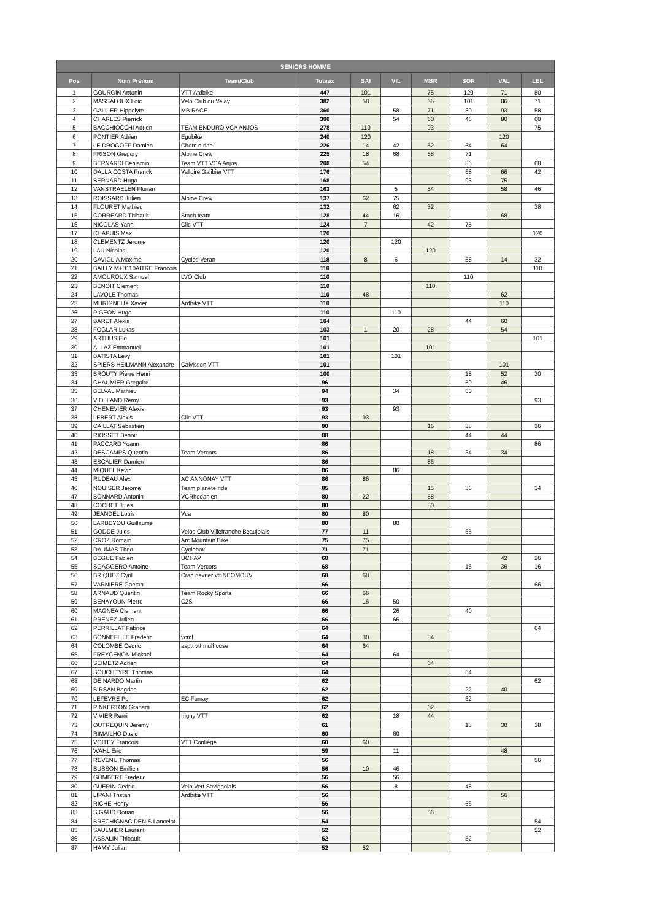| SENIORS HOMME | | | | | | | | | |
| --- | --- | --- | --- | --- | --- | --- | --- | --- | --- |
| Pos | Nom Prénom | Team/Club | Totaux | SAI | VIL | MBR | SOR | VAL | LEL |
| 1 | GOURGIN Antonin | VTT Ardbike | 447 | 101 | | 75 | 120 | 71 | 80 |
| 2 | MASSALOUX Loic | Velo Club du Velay | 382 | 58 | | 66 | 101 | 86 | 71 |
| 3 | GALLIER Hippolyte | MB RACE | 360 | | 58 | 71 | 80 | 93 | 58 |
| 4 | CHARLES Pierrick | | 300 | | 54 | 60 | 46 | 80 | 60 |
| 5 | BACCHIOCCHI Adrien | TEAM ENDURO VCA ANJOS | 278 | 110 | | 93 | | | 75 |
| 6 | PONTIER Adrien | Egobike | 240 | 120 | | | | 120 | |
| 7 | LE DROGOFF Damien | Chom n ride | 226 | 14 | 42 | 52 | 54 | 64 | |
| 8 | FRISON Gregory | Alpine Crew | 225 | 18 | 68 | 68 | 71 | | |
| 9 | BERNARDI Benjamin | Team VTT VCA Anjos | 208 | 54 | | | 86 | | 68 |
| 10 | DALLA COSTA Franck | Valloire Galibier VTT | 176 | | | | 68 | 66 | 42 |
| 11 | BERNARD Hugo | | 168 | | | | 93 | 75 | |
| 12 | VANSTRAELEN Florian | | 163 | | 5 | 54 | | 58 | 46 |
| 13 | ROISSARD Julien | Alpine Crew | 137 | 62 | 75 | | | | |
| 14 | FLOURET Mathieu | | 132 | | 62 | 32 | | | 38 |
| 15 | CORREARD Thibault | Stach team | 128 | 44 | 16 | | | 68 | |
| 16 | NICOLAS Yann | Clic VTT | 124 | 7 | | 42 | 75 | | |
| 17 | CHAPUIS Max | | 120 | | | | | | 120 |
| 18 | CLEMENTZ Jerome | | 120 | | 120 | | | | |
| 19 | LAU Nicolas | | 120 | | | 120 | | | |
| 20 | CAVIGLIA Maxime | Cycles Veran | 118 | 8 | 6 | | 58 | 14 | 32 |
| 21 | BAILLY M+B110AITRE Francois | | 110 | | | | | | 110 |
| 22 | AMOUROUX Samuel | LVO Club | 110 | | | | 110 | | |
| 23 | BENOIT Clement | | 110 | | | 110 | | | |
| 24 | LAVOLE Thomas | | 110 | 48 | | | | 62 | |
| 25 | MURIGNEUX Xavier | Ardbike VTT | 110 | | | | | 110 | |
| 26 | PIGEON Hugo | | 110 | | 110 | | | | |
| 27 | BARET Alexis | | 104 | | | | 44 | 60 | |
| 28 | FOGLAR Lukas | | 103 | 1 | 20 | 28 | | 54 | |
| 29 | ARTHUS Flo | | 101 | | | | | | 101 |
| 30 | ALLAZ Emmanuel | | 101 | | | 101 | | | |
| 31 | BATISTA Levy | | 101 | | 101 | | | | |
| 32 | SPIERS HEILMANN Alexandre | Calvisson VTT | 101 | | | | | 101 | |
| 33 | BROUTY Pierre Henri | | 100 | | | | 18 | 52 | 30 |
| 34 | CHAUMIER Gregoire | | 96 | | | | 50 | 46 | |
| 35 | BELVAL Mathieu | | 94 | | 34 | | 60 | | |
| 36 | VIOLLAND Remy | | 93 | | | | | | 93 |
| 37 | CHENEVIER Alexis | | 93 | | 93 | | | | |
| 38 | LEBERT Alexis | Clic VTT | 93 | 93 | | | | | |
| 39 | CAILLAT Sebastien | | 90 | | | 16 | 38 | | 36 |
| 40 | RIOSSET Benoit | | 88 | | | | 44 | 44 | |
| 41 | PACCARD Yoann | | 86 | | | | | | 86 |
| 42 | DESCAMPS Quentin | Team Vercors | 86 | | | 18 | 34 | 34 | |
| 43 | ESCALIER Damien | | 86 | | | 86 | | | |
| 44 | MIQUEL Kevin | | 86 | | 86 | | | | |
| 45 | RUDEAU Alex | AC ANNONAY VTT | 86 | 86 | | | | | |
| 46 | NOUISER Jerome | Team planete ride | 85 | | | 15 | 36 | | 34 |
| 47 | BONNARD Antonin | VCRhodanien | 80 | 22 | | 58 | | | |
| 48 | COCHET Jules | | 80 | | | 80 | | | |
| 49 | JEANDEL Louis | Vca | 80 | 80 | | | | | |
| 50 | LARBEYOU Guillaume | | 80 | | 80 | | | | |
| 51 | GODDE Jules | Velos Club Villefranche Beaujolais | 77 | 11 | | | 66 | | |
| 52 | CROZ Romain | Arc Mountain Bike | 75 | 75 | | | | | |
| 53 | DAUMAS Theo | Cyclebox | 71 | 71 | | | | | |
| 54 | BEGUE Fabien | UCHAV | 68 | | | | | 42 | 26 |
| 55 | SGAGGERO Antoine | Team Vercors | 68 | | | | 16 | 36 | 16 |
| 56 | BRIQUEZ Cyril | Cran gevrier vtt NEOMOUV | 68 | 68 | | | | | |
| 57 | VARNIERE Gaetan | | 66 | | | | | | 66 |
| 58 | ARNAUD Quentin | Team Rocky Sports | 66 | 66 | | | | | |
| 59 | BENAYOUN Pierre | C2S | 66 | 16 | 50 | | | | |
| 60 | MAGNEA Clement | | 66 | | 26 | | 40 | | |
| 61 | PRENEZ Julien | | 66 | | 66 | | | | |
| 62 | PERRILLAT Fabrice | | 64 | | | | | | 64 |
| 63 | BONNEFILLE Frederic | vcml | 64 | 30 | | 34 | | | |
| 64 | COLOMBE Cedric | asptt vtt mulhouse | 64 | 64 | | | | | |
| 65 | FREYCENON Mickael | | 64 | | 64 | | | | |
| 66 | SEIMETZ Adrien | | 64 | | | 64 | | | |
| 67 | SOUCHEYRE Thomas | | 64 | | | | 64 | | |
| 68 | DE NARDO Martin | | 62 | | | | | | 62 |
| 69 | BIRSAN Bogdan | | 62 | | | | 22 | 40 | |
| 70 | LEFEVRE Pol | EC Fumay | 62 | | | | 62 | | |
| 71 | PINKERTON Graham | | 62 | | | 62 | | | |
| 72 | VIVIER Remi | Irigny VTT | 62 | | 18 | 44 | | | |
| 73 | OUTREQUIN Jeremy | | 61 | | | | 13 | 30 | 18 |
| 74 | RIMAILHO David | | 60 | | 60 | | | | |
| 75 | VOITEY Francois | VTT Conliège | 60 | 60 | | | | | |
| 76 | WAHL Eric | | 59 | | 11 | | | 48 | |
| 77 | REVENU Thomas | | 56 | | | | | | 56 |
| 78 | BUSSON Emilien | | 56 | 10 | 46 | | | | |
| 79 | GOMBERT Frederic | | 56 | | 56 | | | | |
| 80 | GUERIN Cedric | Velo Vert Savignolais | 56 | | 8 | | 48 | | |
| 81 | LIPANI Tristan | Ardbike VTT | 56 | | | | | 56 | |
| 82 | RICHE Henry | | 56 | | | | 56 | | |
| 83 | SIGAUD Dorian | | 56 | | | 56 | | | |
| 84 | BRECHIGNAC DENIS Lancelot | | 54 | | | | | | 54 |
| 85 | SAULMIER Laurent | | 52 | | | | | | 52 |
| 86 | ASSALIN Thibault | | 52 | | | | 52 | | |
| 87 | HAMY Julian | | 52 | 52 | | | | | |